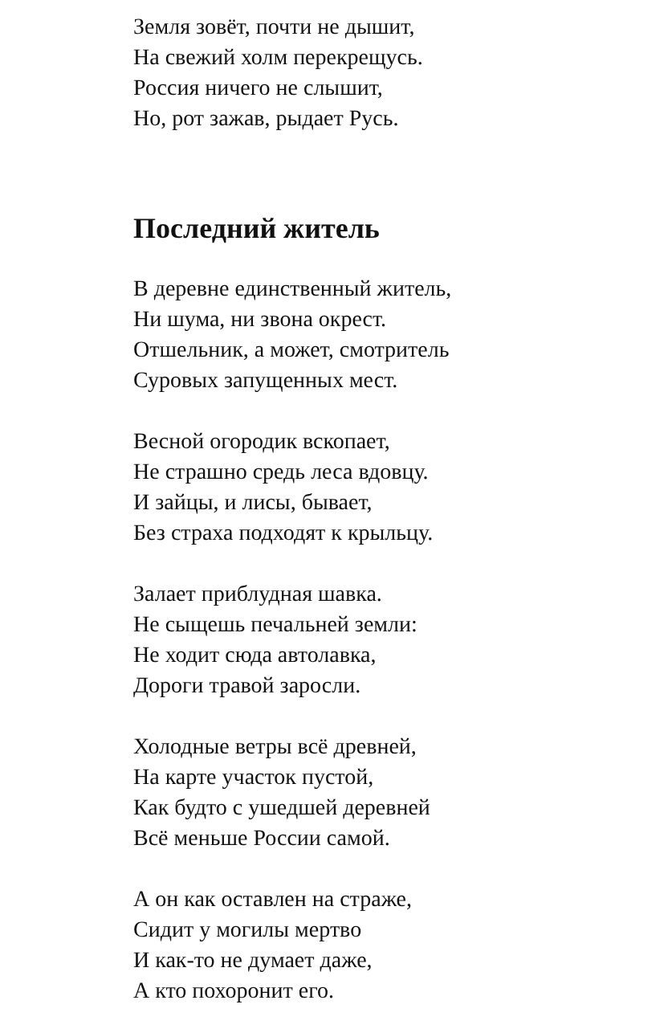Земля зовёт, почти не дышит,
На свежий холм перекрещусь.
Россия ничего не слышит,
Но, рот зажав, рыдает Русь.
Последний житель
В деревне единственный житель,
Ни шума, ни звона окрест.
Отшельник, а может, смотритель
Суровых запущенных мест.
Весной огородик вскопает,
Не страшно средь леса вдовцу.
И зайцы, и лисы, бывает,
Без страха подходят к крыльцу.
Залает приблудная шавка.
Не сыщешь печальней земли:
Не ходит сюда автолавка,
Дороги травой заросли.
Холодные ветры всё древней,
На карте участок пустой,
Как будто с ушедшей деревней
Всё меньше России самой.
А он как оставлен на страже,
Сидит у могилы мертво
И как-то не думает даже,
А кто похоронит его.